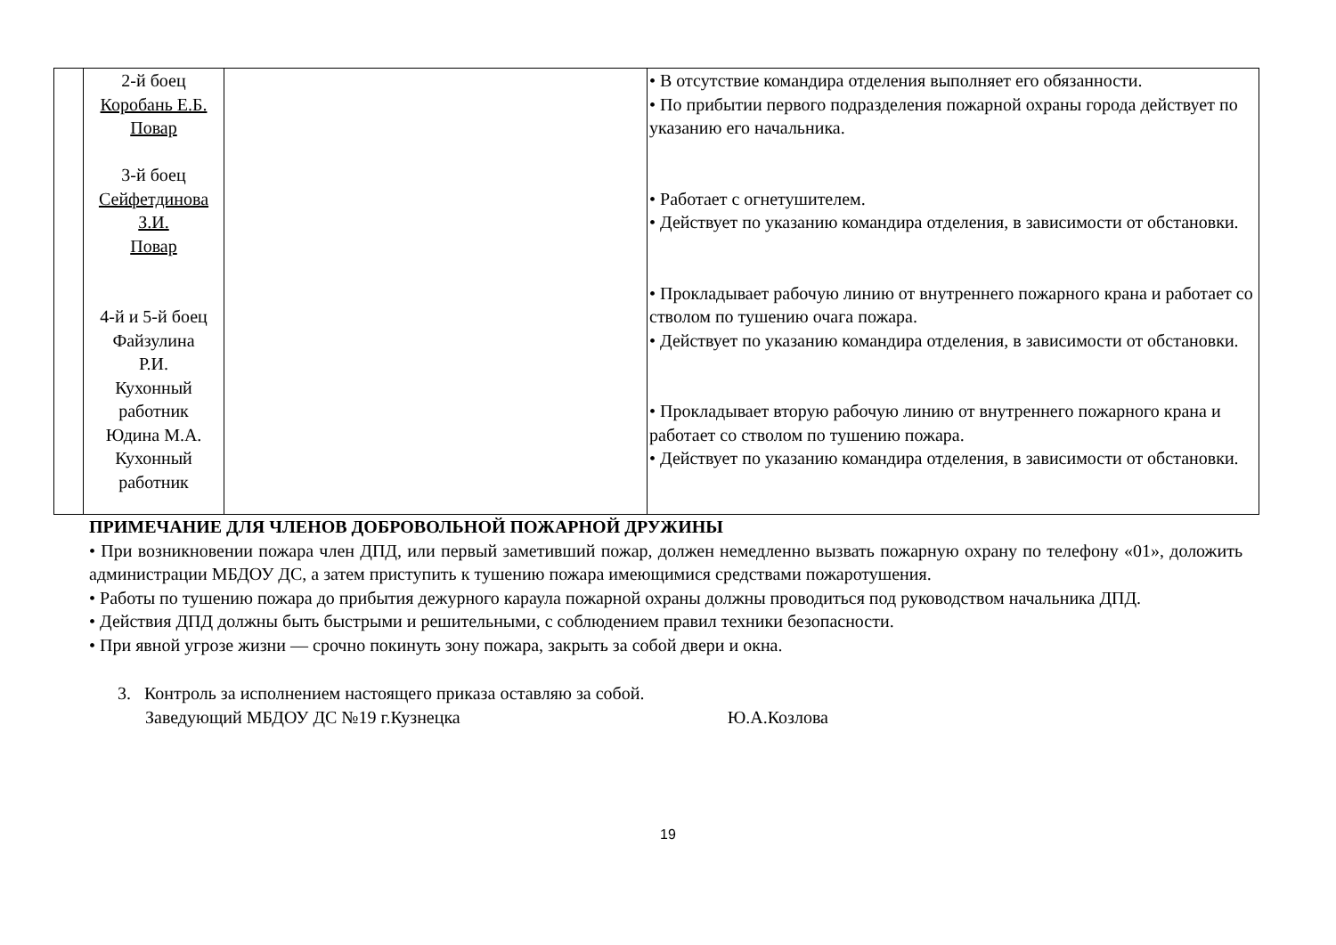| | 2-й боец Коробань Е.Б. Повар 3-й боец Сейфетдинова З.И. Повар 4-й и 5-й боец Файзулина Р.И. Кухонный работник Юдина М.А. Кухонный работник | | • В отсутствие командира отделения выполняет его обязанности. • По прибытии первого подразделения пожарной охраны города действует по указанию его начальника. • Работает с огнетушителем. • Действует по указанию командира отделения, в зависимости от обстановки. • Прокладывает рабочую линию от внутреннего пожарного крана и работает со стволом по тушению очага пожара. • Действует по указанию командира отделения, в зависимости от обстановки. • Прокладывает вторую рабочую линию от внутреннего пожарного крана и работает со стволом по тушению пожара. • Действует по указанию командира отделения, в зависимости от обстановки. |
ПРИМЕЧАНИЕ ДЛЯ ЧЛЕНОВ ДОБРОВОЛЬНОЙ ПОЖАРНОЙ ДРУЖИНЫ
• При возникновении пожара член ДПД, или первый заметивший пожар, должен немедленно вызвать пожарную охрану по телефону «01», доложить администрации МБДОУ ДС, а затем приступить к тушению пожара имеющимися средствами пожаротушения.
• Работы по тушению пожара до прибытия дежурного караула пожарной охраны должны проводиться под руководством начальника ДПД.
• Действия ДПД должны быть быстрыми и решительными, с соблюдением правил техники безопасности.
• При явной угрозе жизни — срочно покинуть зону пожара, закрыть за собой двери и окна.
3. Контроль за исполнением настоящего приказа оставляю за собой.
Заведующий МБДОУ ДС №19 г.Кузнецка Ю.А.Козлова
19